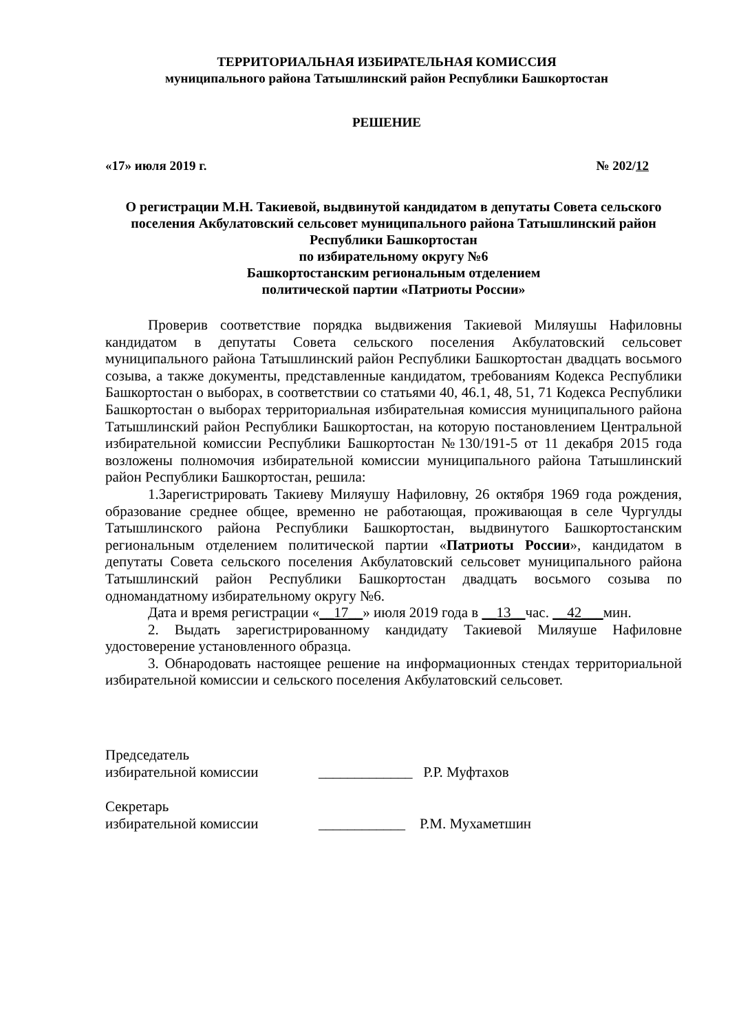ТЕРРИТОРИАЛЬНАЯ ИЗБИРАТЕЛЬНАЯ КОМИССИЯ
муниципального района Татышлинский район Республики Башкортостан
РЕШЕНИЕ
«17» июля 2019 г. № 202/12
О регистрации М.Н. Такиевой, выдвинутой кандидатом в депутаты Совета сельского поселения Акбулатовский сельсовет муниципального района Татышлинский район Республики Башкортостан
по избирательному округу №6
Башкортостанским региональным отделением
политической партии «Патриоты России»
Проверив соответствие порядка выдвижения Такиевой Миляушы Нафиловны кандидатом в депутаты Совета сельского поселения Акбулатовский сельсовет муниципального района Татышлинский район Республики Башкортостан двадцать восьмого созыва, а также документы, представленные кандидатом, требованиям Кодекса Республики Башкортостан о выборах, в соответствии со статьями 40, 46.1, 48, 51, 71 Кодекса Республики Башкортостан о выборах территориальная избирательная комиссия муниципального района Татышлинский район Республики Башкортостан, на которую постановлением Центральной избирательной комиссии Республики Башкортостан №130/191-5 от 11 декабря 2015 года возложены полномочия избирательной комиссии муниципального района Татышлинский район Республики Башкортостан, решила:
1.Зарегистрировать Такиеву Миляушу Нафиловну, 26 октября 1969 года рождения, образование среднее общее, временно не работающая, проживающая в селе Чургулды Татышлинского района Республики Башкортостан, выдвинутого Башкортостанским региональным отделением политической партии «Патриоты России», кандидатом в депутаты Совета сельского поселения Акбулатовский сельсовет муниципального района Татышлинский район Республики Башкортостан двадцать восьмого созыва по одномандатному избирательному округу №6.
Дата и время регистрации «__17__» июля 2019 года в __13__час. __42___мин.
2. Выдать зарегистрированному кандидату Такиевой Миляуше Нафиловне удостоверение установленного образца.
3. Обнародовать настоящее решение на информационных стендах территориальной избирательной комиссии и сельского поселения Акбулатовский сельсовет.
Председатель
избирательной комиссии
_____________ Р.Р. Муфтахов
Секретарь
избирательной комиссии
____________ Р.М. Мухаметшин